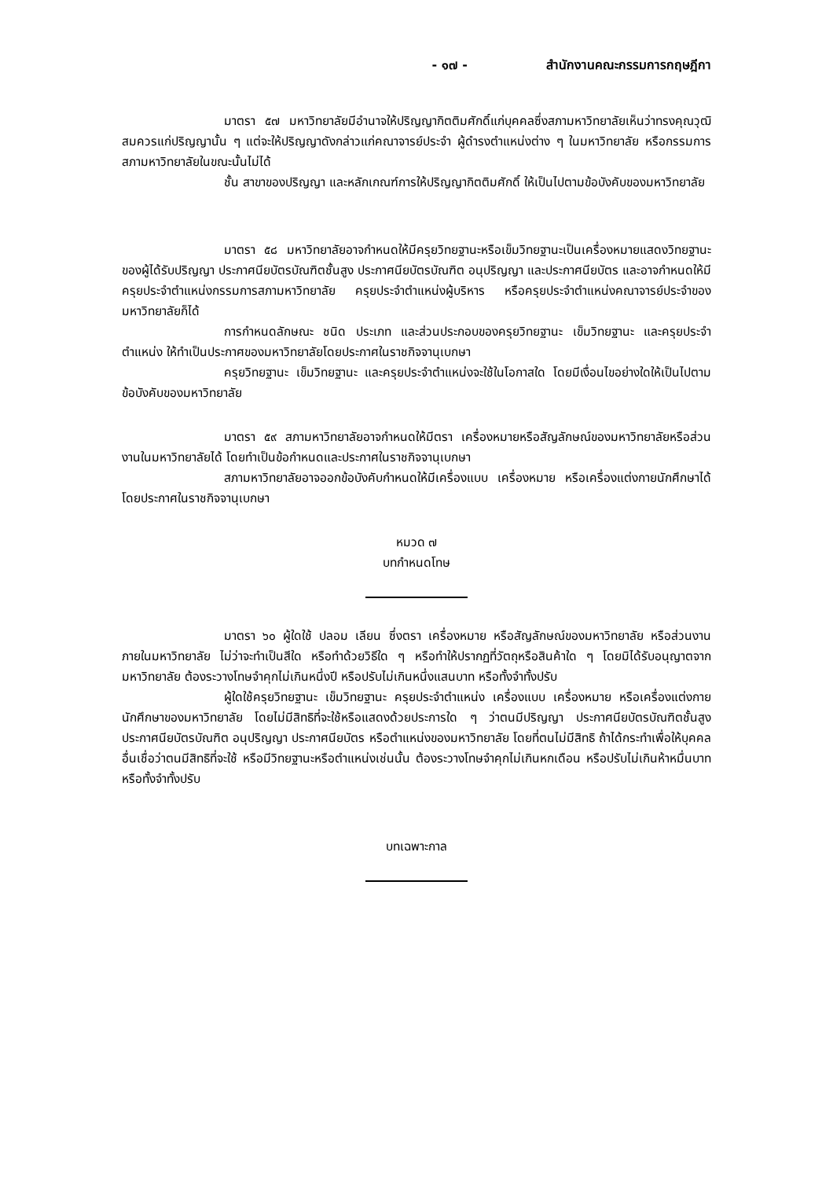- ๑๗ - สำนักงานคณะกรรมการกฤษฎีกา
มาตรา ๕๗ มหาวิทยาลัยมีอำนาจให้ปริญญากิตติมศักดิ์แก่บุคคลซึ่งสภามหาวิทยาลัยเห็นว่าทรงคุณวุฒิสมควรแก่ปริญญานั้น ๆ แต่จะให้ปริญญาดังกล่าวแก่คณาจารย์ประจำ ผู้ดำรงตำแหน่งต่าง ๆ ในมหาวิทยาลัย หรือกรรมการสภามหาวิทยาลัยในขณะนั้นไม่ได้
ชั้น สาขาของปริญญา และหลักเกณฑ์การให้ปริญญากิตติมศักดิ์ ให้เป็นไปตามข้อบังคับของมหาวิทยาลัย
มาตรา ๕๘ มหาวิทยาลัยอาจกำหนดให้มีครุยวิทยฐานะหรือเข็มวิทยฐานะเป็นเครื่องหมายแสดงวิทยฐานะของผู้ได้รับปริญญา ประกาศนียบัตรบัณฑิตชั้นสูง ประกาศนียบัตรบัณฑิต อนุปริญญา และประกาศนียบัตร และอาจกำหนดให้มีครุยประจำตำแหน่งกรรมการสภามหาวิทยาลัย ครุยประจำตำแหน่งผู้บริหาร หรือครุยประจำตำแหน่งคณาจารย์ประจำของมหาวิทยาลัยก็ได้
การกำหนดลักษณะ ชนิด ประเภท และส่วนประกอบของครุยวิทยฐานะ เข็มวิทยฐานะ และครุยประจำตำแหน่ง ให้ทำเป็นประกาศของมหาวิทยาลัยโดยประกาศในราชกิจจานุเบกษา
ครุยวิทยฐานะ เข็มวิทยฐานะ และครุยประจำตำแหน่งจะใช้ในโอกาสใด โดยมีเงื่อนไขอย่างใดให้เป็นไปตามข้อบังคับของมหาวิทยาลัย
มาตรา ๕๙ สภามหาวิทยาลัยอาจกำหนดให้มีตรา เครื่องหมายหรือสัญลักษณ์ของมหาวิทยาลัยหรือส่วนงานในมหาวิทยาลัยได้ โดยทำเป็นข้อกำหนดและประกาศในราชกิจจานุเบกษา
สภามหาวิทยาลัยอาจออกข้อบังคับกำหนดให้มีเครื่องแบบ เครื่องหมาย หรือเครื่องแต่งกายนักศึกษาได้ โดยประกาศในราชกิจจานุเบกษา
หมวด ๗
บทกำหนดโทษ
มาตรา ๖๐ ผู้ใดใช้ ปลอม เลียน ซึ่งตรา เครื่องหมาย หรือสัญลักษณ์ของมหาวิทยาลัย หรือส่วนงานภายในมหาวิทยาลัย ไม่ว่าจะทำเป็นสีใด หรือทำด้วยวิธีใด ๆ หรือทำให้ปรากฏที่วัตถุหรือสินค้าใด ๆ โดยมิได้รับอนุญาตจากมหาวิทยาลัย ต้องระวางโทษจำคุกไม่เกินหนึ่งปี หรือปรับไม่เกินหนึ่งแสนบาท หรือทั้งจำทั้งปรับ
ผู้ใดใช้ครุยวิทยฐานะ เข็มวิทยฐานะ ครุยประจำตำแหน่ง เครื่องแบบ เครื่องหมาย หรือเครื่องแต่งกายนักศึกษาของมหาวิทยาลัย โดยไม่มีสิทธิที่จะใช้หรือแสดงด้วยประการใด ๆ ว่าตนมีปริญญา ประกาศนียบัตรบัณฑิตชั้นสูง ประกาศนียบัตรบัณฑิต อนุปริญญา ประกาศนียบัตร หรือตำแหน่งของมหาวิทยาลัย โดยที่ตนไม่มีสิทธิ ถ้าได้กระทำเพื่อให้บุคคลอื่นเชื่อว่าตนมีสิทธิที่จะใช้ หรือมีวิทยฐานะหรือตำแหน่งเช่นนั้น ต้องระวางโทษจำคุกไม่เกินหกเดือน หรือปรับไม่เกินห้าหมื่นบาท หรือทั้งจำทั้งปรับ
บทเฉพาะกาล